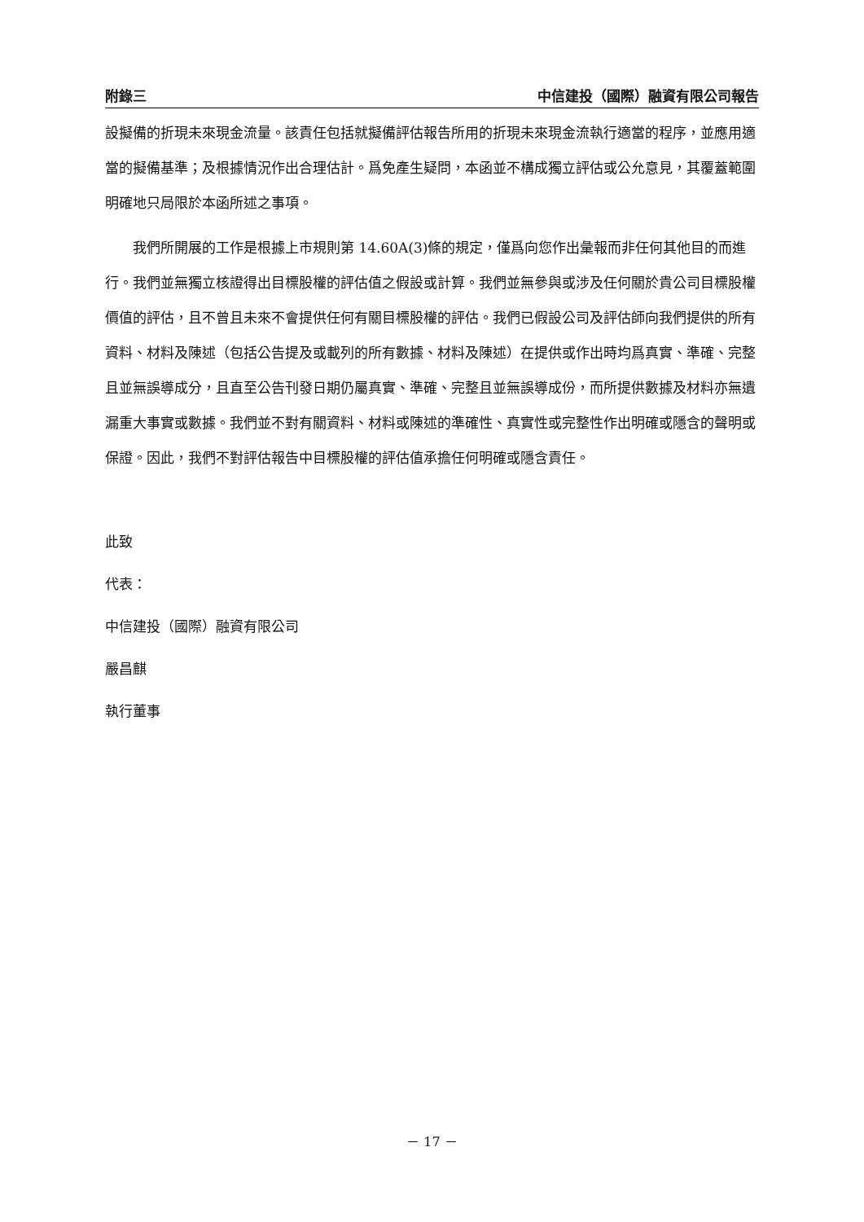附錄三 中信建投（國際）融資有限公司報告
設擬備的折現未來現金流量。該責任包括就擬備評估報告所用的折現未來現金流執行適當的程序，並應用適當的擬備基準；及根據情況作出合理估計。爲免產生疑問，本函並不構成獨立評估或公允意見，其覆蓋範圍明確地只局限於本函所述之事項。
我們所開展的工作是根據上市規則第 14.60A(3)條的規定，僅爲向您作出彙報而非任何其他目的而進行。我們並無獨立核證得出目標股權的評估值之假設或計算。我們並無參與或涉及任何關於貴公司目標股權價值的評估，且不曾且未來不會提供任何有關目標股權的評估。我們已假設公司及評估師向我們提供的所有資料、材料及陳述（包括公告提及或載列的所有數據、材料及陳述）在提供或作出時均爲真實、準確、完整且並無誤導成分，且直至公告刊發日期仍屬真實、準確、完整且並無誤導成份，而所提供數據及材料亦無遺漏重大事實或數據。我們並不對有關資料、材料或陳述的準確性、真實性或完整性作出明確或隱含的聲明或保證。因此，我們不對評估報告中目標股權的評估值承擔任何明確或隱含責任。
此致
代表：
中信建投（國際）融資有限公司
嚴昌麒
執行董事
－ 17 －